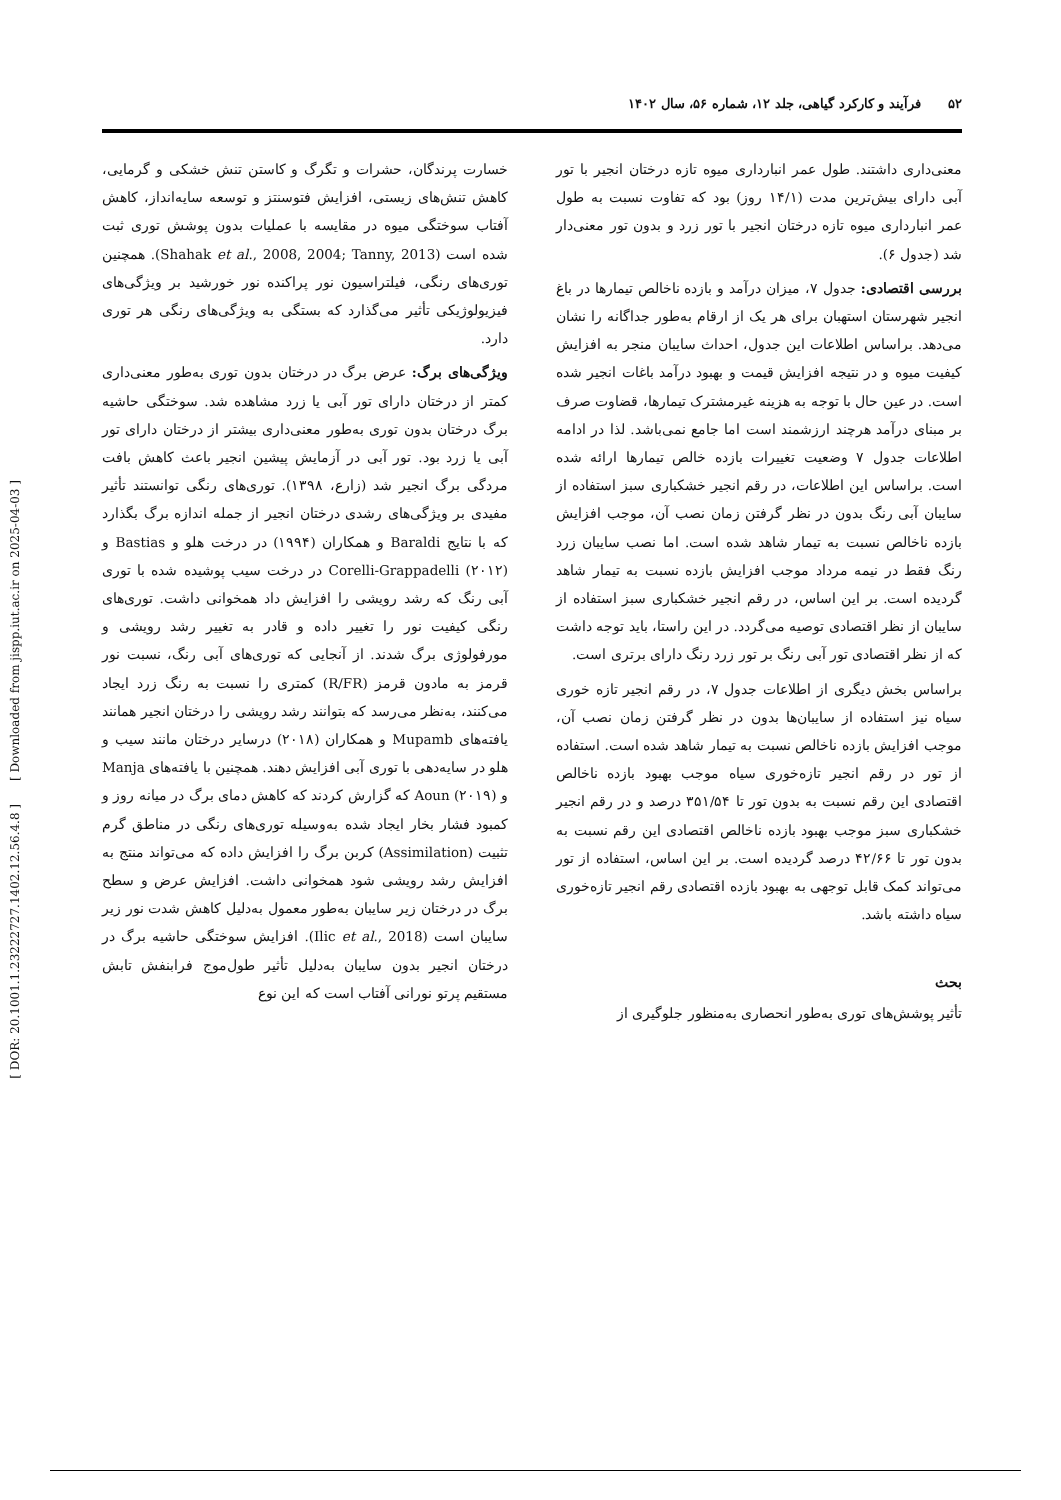[ DOR: 20.1001.1.23222727.1402.12.56.4.8 ] [ Downloaded from jispp.iut.ac.ir on 2025-04-03 ]
۵۲ فرآیند و کارکرد گیاهی، جلد ۱۲، شماره ۵۶، سال ۱۴۰۲
معنی‌داری داشتند. طول عمر انبارداری میوه تازه درختان انجیر با تور آبی دارای بیش‌ترین مدت (۱۴/۱ روز) بود که تفاوت نسبت به طول عمر انبارداری میوه تازه درختان انجیر با تور زرد و بدون تور معنی‌دار شد (جدول ۶).
بررسی اقتصادی: جدول ۷، میزان درآمد و بازده ناخالص تیمارها در باغ انجیر شهرستان استهبان برای هر یک از ارقام به‌طور جداگانه را نشان می‌دهد. براساس اطلاعات این جدول، احداث سایبان منجر به افزایش کیفیت میوه و در نتیجه افزایش قیمت و بهبود درآمد باغات انجیر شده است. در عین حال با توجه به هزینه غیرمشترک تیمارها، قضاوت صرف بر مبنای درآمد هرچند ارزشمند است اما جامع نمی‌باشد. لذا در ادامه اطلاعات جدول ۷ وضعیت تغییرات بازده خالص تیمارها ارائه شده است. براساس این اطلاعات، در رقم انجیر خشکباری سبز استفاده از سایبان آبی رنگ بدون در نظر گرفتن زمان نصب آن، موجب افزایش بازده ناخالص نسبت به تیمار شاهد شده است. اما نصب سایبان زرد رنگ فقط در نیمه مرداد موجب افزایش بازده نسبت به تیمار شاهد گردیده است. بر این اساس، در رقم انجیر خشکباری سبز استفاده از سایبان از نظر اقتصادی توصیه می‌گردد. در این راستا، باید توجه داشت که از نظر اقتصادی تور آبی رنگ بر تور زرد رنگ دارای برتری است.
براساس بخش دیگری از اطلاعات جدول ۷، در رقم انجیر تازه خوری سیاه نیز استفاده از سایبان‌ها بدون در نظر گرفتن زمان نصب آن، موجب افزایش بازده ناخالص نسبت به تیمار شاهد شده است. استفاده از تور در رقم انجیر تازه‌خوری سیاه موجب بهبود بازده ناخالص اقتصادی این رقم نسبت به بدون تور تا ۳۵۱/۵۴ درصد و در رقم انجیر خشکباری سبز موجب بهبود بازده ناخالص اقتصادی این رقم نسبت به بدون تور تا ۴۲/۶۶ درصد گردیده است. بر این اساس، استفاده از تور می‌تواند کمک قابل توجهی به بهبود بازده اقتصادی رقم انجیر تازه‌خوری سیاه داشته باشد.
بحث
تأثیر پوشش‌های توری به‌طور انحصاری به‌منظور جلوگیری از
خسارت پرندگان، حشرات و تگرگ و کاستن تنش خشکی و گرمایی، کاهش تنش‌های زیستی، افزایش فتوسنتز و توسعه سایه‌انداز، کاهش آفتاب سوختگی میوه در مقایسه با عملیات بدون پوشش توری ثبت شده است (Shahak et al., 2008, 2004; Tanny, 2013). همچنین توری‌های رنگی، فیلتراسیون نور پراکنده نور خورشید بر ویژگی‌های فیزیولوژیکی تأثیر می‌گذارد که بستگی به ویژگی‌های رنگی هر توری دارد.
ویژگی‌های برگ: عرض برگ در درختان بدون توری به‌طور معنی‌داری کمتر از درختان دارای تور آبی یا زرد مشاهده شد. سوختگی حاشیه برگ درختان بدون توری به‌طور معنی‌داری بیشتر از درختان دارای تور آبی یا زرد بود. تور آبی در آزمایش پیشین انجیر باعث کاهش بافت مردگی برگ انجیر شد (زارع، ۱۳۹۸). توری‌های رنگی توانستند تأثیر مفیدی بر ویژگی‌های رشدی درختان انجیر از جمله اندازه برگ بگذارد که با نتایج Baraldi و همکاران (۱۹۹۴) در درخت هلو و Bastias و Corelli-Grappadelli (۲۰۱۲) در درخت سیب پوشیده شده با توری آبی رنگ که رشد رویشی را افزایش داد همخوانی داشت. توری‌های رنگی کیفیت نور را تغییر داده و قادر به تغییر رشد رویشی و مورفولوژی برگ شدند. از آنجایی که توری‌های آبی رنگ، نسبت نور قرمز به مادون قرمز (R/FR) کمتری را نسبت به رنگ زرد ایجاد می‌کنند، به‌نظر می‌رسد که بتوانند رشد رویشی را درختان انجیر همانند یافته‌های Mupamb و همکاران (۲۰۱۸) درسایر درختان مانند سیب و هلو در سایه‌دهی با توری آبی افزایش دهند. همچنین با یافته‌های Manja و Aoun (۲۰۱۹) که گزارش کردند که کاهش دمای برگ در میانه روز و کمبود فشار بخار ایجاد شده به‌وسیله توری‌های رنگی در مناطق گرم تثبیت (Assimilation) کربن برگ را افزایش داده که می‌تواند منتج به افزایش رشد رویشی شود همخوانی داشت. افزایش عرض و سطح برگ در درختان زیر سایبان به‌طور معمول به‌دلیل کاهش شدت نور زیر سایبان است (Ilic et al., 2018). افزایش سوختگی حاشیه برگ در درختان انجیر بدون سایبان به‌دلیل تأثیر طول‌موج فرابنفش تابش مستقیم پرتو نورانی آفتاب است که این نوع